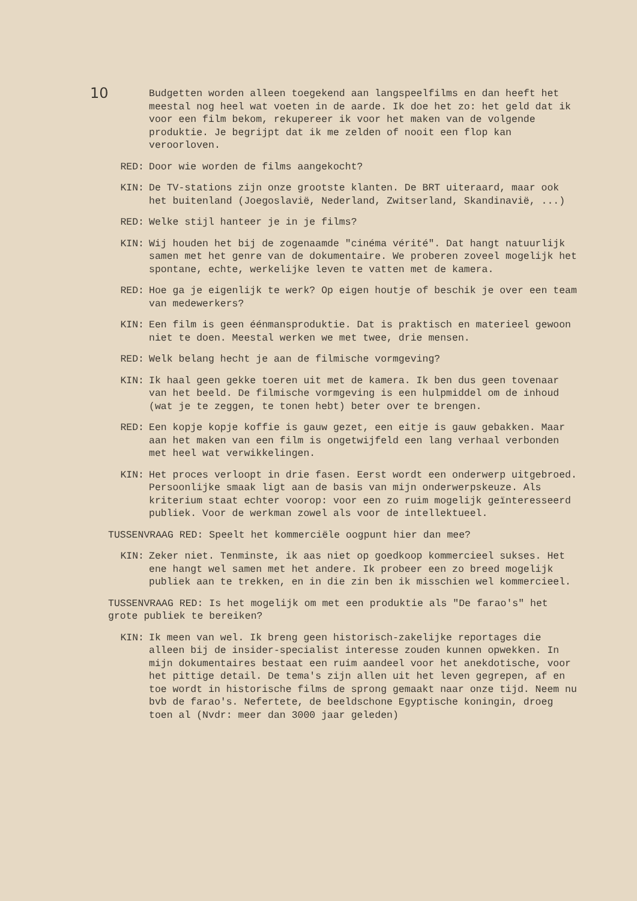10
Budgetten worden alleen toegekend aan langspeelfilms en dan heeft het meestal nog heel wat voeten in de aarde. Ik doe het zo: het geld dat ik voor een film bekom, rekupereer ik voor het maken van de volgende produktie. Je begrijpt dat ik me zelden of nooit een flop kan veroorloven.
RED: Door wie worden de films aangekocht?
KIN: De TV-stations zijn onze grootste klanten. De BRT uiteraard, maar ook het buitenland (Joegoslavië, Nederland, Zwitserland, Skandinavië, ...)
RED: Welke stijl hanteer je in je films?
KIN: Wij houden het bij de zogenaamde "cinéma vérité". Dat hangt natuurlijk samen met het genre van de dokumentaire. We proberen zoveel mogelijk het spontane, echte, werkelijke leven te vatten met de kamera.
RED: Hoe ga je eigenlijk te werk? Op eigen houtje of beschik je over een team van medewerkers?
KIN: Een film is geen éénmansproduktie. Dat is praktisch en materieel gewoon niet te doen. Meestal werken we met twee, drie mensen.
RED: Welk belang hecht je aan de filmische vormgeving?
KIN: Ik haal geen gekke toeren uit met de kamera. Ik ben dus geen tovenaar van het beeld. De filmische vormgeving is een hulpmiddel om de inhoud (wat je te zeggen, te tonen hebt) beter over te brengen.
RED: Een kopje kopje koffie is gauw gezet, een eitje is gauw gebakken. Maar aan het maken van een film is ongetwijfeld een lang verhaal verbonden met heel wat verwikkelingen.
KIN: Het proces verloopt in drie fasen. Eerst wordt een onderwerp uitgebroed. Persoonlijke smaak ligt aan de basis van mijn onderwerpskeuze. Als kriterium staat echter voorop: voor een zo ruim mogelijk geïnteresseerd publiek. Voor de werkman zowel als voor de intellektueel.
TUSSENVRAAG RED: Speelt het kommerciële oogpunt hier dan mee?
KIN: Zeker niet. Tenminste, ik aas niet op goedkoop kommercieel sukses. Het ene hangt wel samen met het andere. Ik probeer een zo breed mogelijk publiek aan te trekken, en in die zin ben ik misschien wel kommercieel.
TUSSENVRAAG RED: Is het mogelijk om met een produktie als "De farao's" het grote publiek te bereiken?
KIN: Ik meen van wel. Ik breng geen historisch-zakelijke reportages die alleen bij de insider-specialist interesse zouden kunnen opwekken. In mijn dokumentaires bestaat een ruim aandeel voor het anekdotische, voor het pittige detail. De tema's zijn allen uit het leven gegrepen, af en toe wordt in historische films de sprong gemaakt naar onze tijd. Neem nu bvb de farao's. Nefertete, de beeldschone Egyptische koningin, droeg toen al (Nvdr: meer dan 3000 jaar geleden)